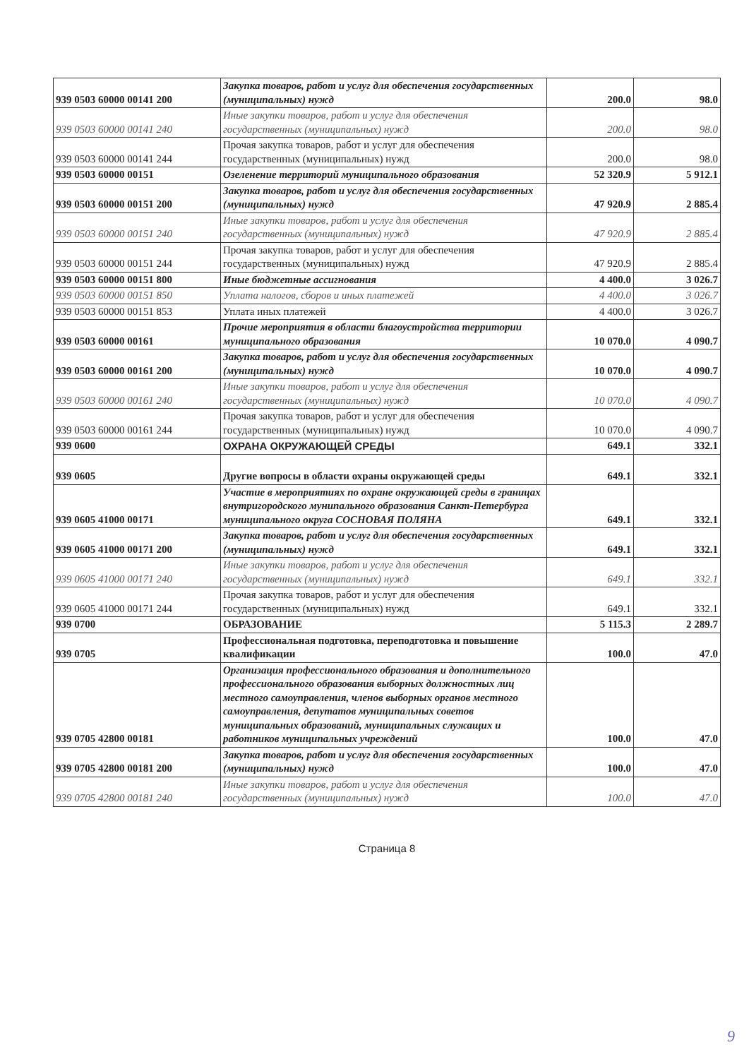| 939 0503 60000 00141 200 | Закупка товаров, работ и услуг для обеспечения государственных (муниципальных) нужд | 200.0 | 98.0 |
| 939 0503 60000 00141 240 | Иные закупки товаров, работ и услуг для обеспечения государственных (муниципальных) нужд | 200.0 | 98.0 |
| 939 0503 60000 00141 244 | Прочая закупка товаров, работ и услуг для обеспечения государственных (муниципальных) нужд | 200.0 | 98.0 |
| 939 0503 60000 00151 | Озеленение территорий муниципального образования | 52 320.9 | 5 912.1 |
| 939 0503 60000 00151 200 | Закупка товаров, работ и услуг для обеспечения государственных (муниципальных) нужд | 47 920.9 | 2 885.4 |
| 939 0503 60000 00151 240 | Иные закупки товаров, работ и услуг для обеспечения государственных (муниципальных) нужд | 47 920.9 | 2 885.4 |
| 939 0503 60000 00151 244 | Прочая закупка товаров, работ и услуг для обеспечения государственных (муниципальных) нужд | 47 920.9 | 2 885.4 |
| 939 0503 60000 00151 800 | Иные бюджетные ассигнования | 4 400.0 | 3 026.7 |
| 939 0503 60000 00151 850 | Уплата налогов, сборов и иных платежей | 4 400.0 | 3 026.7 |
| 939 0503 60000 00151 853 | Уплата иных платежей | 4 400.0 | 3 026.7 |
| 939 0503 60000 00161 | Прочие мероприятия в области благоустройства территории муниципального образования | 10 070.0 | 4 090.7 |
| 939 0503 60000 00161 200 | Закупка товаров, работ и услуг для обеспечения государственных (муниципальных) нужд | 10 070.0 | 4 090.7 |
| 939 0503 60000 00161 240 | Иные закупки товаров, работ и услуг для обеспечения государственных (муниципальных) нужд | 10 070.0 | 4 090.7 |
| 939 0503 60000 00161 244 | Прочая закупка товаров, работ и услуг для обеспечения государственных (муниципальных) нужд | 10 070.0 | 4 090.7 |
| 939 0600 | ОХРАНА ОКРУЖАЮЩЕЙ СРЕДЫ | 649.1 | 332.1 |
| 939 0605 | Другие вопросы в области охраны окружающей среды | 649.1 | 332.1 |
| 939 0605 41000 00171 | Участие в мероприятиях по охране окружающей среды в границах внутригородского мунипального образования Санкт-Петербурга муниципального округа СОСНОВАЯ ПОЛЯНА | 649.1 | 332.1 |
| 939 0605 41000 00171 200 | Закупка товаров, работ и услуг для обеспечения государственных (муниципальных) нужд | 649.1 | 332.1 |
| 939 0605 41000 00171 240 | Иные закупки товаров, работ и услуг для обеспечения государственных (муниципальных) нужд | 649.1 | 332.1 |
| 939 0605 41000 00171 244 | Прочая закупка товаров, работ и услуг для обеспечения государственных (муниципальных) нужд | 649.1 | 332.1 |
| 939 0700 | ОБРАЗОВАНИЕ | 5 115.3 | 2 289.7 |
| 939 0705 | Профессиональная подготовка, переподготовка и повышение квалификации | 100.0 | 47.0 |
| 939 0705 42800 00181 | Организация профессионального образования и дополнительного профессионального образования выборных должностных лиц местного самоуправления, членов выборных органов местного самоуправления, депутатов муниципальных советов муниципальных образований, муниципальных служащих и работников муниципальных учреждений | 100.0 | 47.0 |
| 939 0705 42800 00181 200 | Закупка товаров, работ и услуг для обеспечения государственных (муниципальных) нужд | 100.0 | 47.0 |
| 939 0705 42800 00181 240 | Иные закупки товаров, работ и услуг для обеспечения государственных (муниципальных) нужд | 100.0 | 47.0 |
Страница 8
9